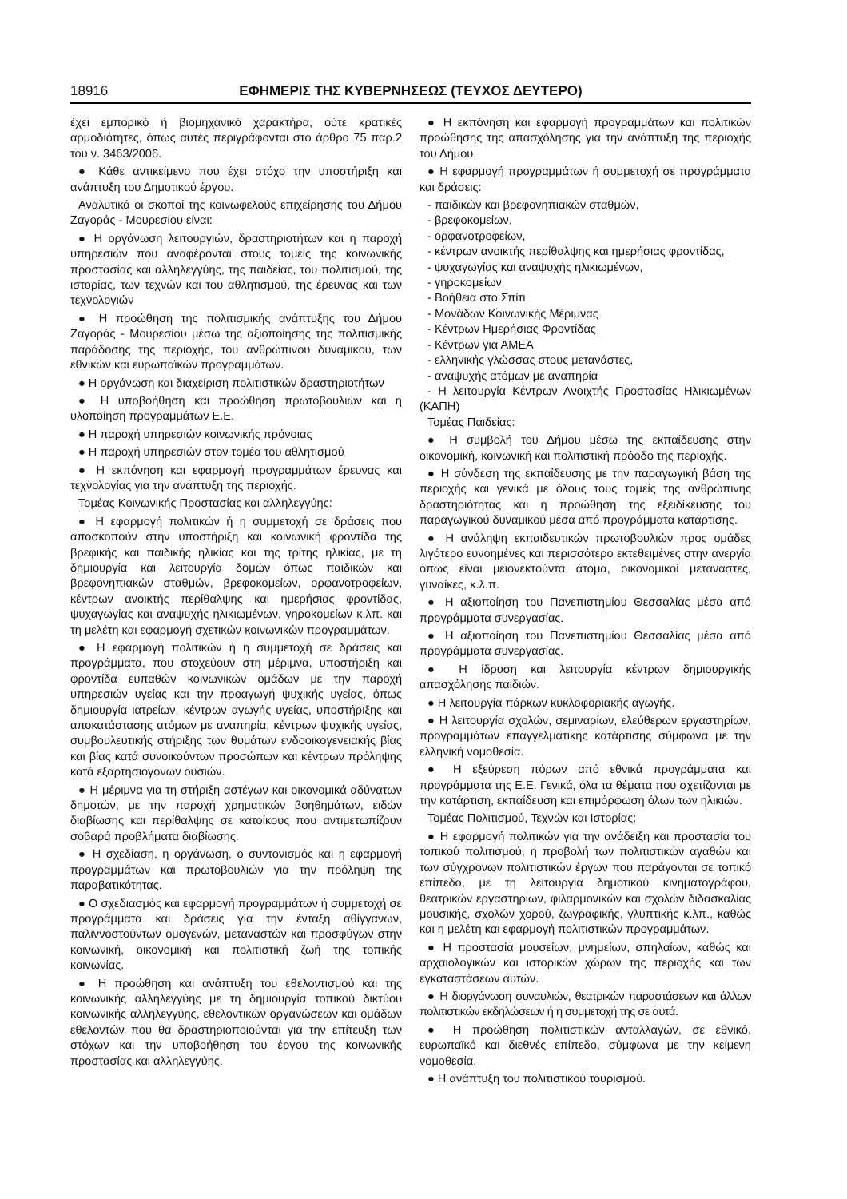18916 ΕΦΗΜΕΡΙΣ ΤΗΣ ΚΥΒΕΡΝΗΣΕΩΣ (ΤΕΥΧΟΣ ΔΕΥΤΕΡΟ)
έχει εμπορικό ή βιομηχανικό χαρακτήρα, ούτε κρατικές αρμοδιότητες, όπως αυτές περιγράφονται στο άρθρο 75 παρ.2 του ν. 3463/2006.
● Κάθε αντικείμενο που έχει στόχο την υποστήριξη και ανάπτυξη του Δημοτικού έργου.
Αναλυτικά οι σκοποί της κοινωφελούς επιχείρησης του Δήμου Ζαγοράς - Μουρεσίου είναι:
● Η οργάνωση λειτουργιών, δραστηριοτήτων και η παροχή υπηρεσιών που αναφέρονται στους τομείς της κοινωνικής προστασίας και αλληλεγγύης, της παιδείας, του πολιτισμού, της ιστορίας, των τεχνών και του αθλητισμού, της έρευνας και των τεχνολογιών
● Η προώθηση της πολιτισμικής ανάπτυξης του Δήμου Ζαγοράς - Μουρεσίου μέσω της αξιοποίησης της πολιτισμικής παράδοσης της περιοχής, του ανθρώπινου δυναμικού, των εθνικών και ευρωπαϊκών προγραμμάτων.
● Η οργάνωση και διαχείριση πολιτιστικών δραστηριοτήτων
● Η υποβοήθηση και προώθηση πρωτοβουλιών και η υλοποίηση προγραμμάτων Ε.Ε.
● Η παροχή υπηρεσιών κοινωνικής πρόνοιας
● Η παροχή υπηρεσιών στον τομέα του αθλητισμού
● Η εκπόνηση και εφαρμογή προγραμμάτων έρευνας και τεχνολογίας για την ανάπτυξη της περιοχής.
Τομέας Κοινωνικής Προστασίας και αλληλεγγύης:
● Η εφαρμογή πολιτικών ή η συμμετοχή σε δράσεις που αποσκοπούν στην υποστήριξη και κοινωνική φροντίδα της βρεφικής και παιδικής ηλικίας και της τρίτης ηλικίας, με τη δημιουργία και λειτουργία δομών όπως παιδικών και βρεφονηπιακών σταθμών, βρεφοκομείων, ορφανοτροφείων, κέντρων ανοικτής περίθαλψης και ημερήσιας φροντίδας, ψυχαγωγίας και αναψυχής ηλικιωμένων, γηροκομείων κ.λπ. και τη μελέτη και εφαρμογή σχετικών κοινωνικών προγραμμάτων.
● Η εφαρμογή πολιτικών ή η συμμετοχή σε δράσεις και προγράμματα, που στοχεύουν στη μέριμνα, υποστήριξη και φροντίδα ευπαθών κοινωνικών ομάδων με την παροχή υπηρεσιών υγείας και την προαγωγή ψυχικής υγείας, όπως δημιουργία ιατρείων, κέντρων αγωγής υγείας, υποστήριξης και αποκατάστασης ατόμων με αναπηρία, κέντρων ψυχικής υγείας, συμβουλευτικής στήριξης των θυμάτων ενδοοικογενειακής βίας και βίας κατά συνοικούντων προσώπων και κέντρων πρόληψης κατά εξαρτησιογόνων ουσιών.
● Η μέριμνα για τη στήριξη αστέγων και οικονομικά αδύνατων δημοτών, με την παροχή χρηματικών βοηθημάτων, ειδών διαβίωσης και περίθαλψης σε κατοίκους που αντιμετωπίζουν σοβαρά προβλήματα διαβίωσης.
● Η σχεδίαση, η οργάνωση, ο συντονισμός και η εφαρμογή προγραμμάτων και πρωτοβουλιών για την πρόληψη της παραβατικότητας.
● Ο σχεδιασμός και εφαρμογή προγραμμάτων ή συμμετοχή σε προγράμματα και δράσεις για την ένταξη αθίγγανων, παλιννοστούντων ομογενών, μεταναστών και προσφύγων στην κοινωνική, οικονομική και πολιτιστική ζωή της τοπικής κοινωνίας.
● Η προώθηση και ανάπτυξη του εθελοντισμού και της κοινωνικής αλληλεγγύης με τη δημιουργία τοπικού δικτύου κοινωνικής αλληλεγγύης, εθελοντικών οργανώσεων και ομάδων εθελοντών που θα δραστηριοποιούνται για την επίτευξη των στόχων και την υποβοήθηση του έργου της κοινωνικής προστασίας και αλληλεγγύης.
● Η εκπόνηση και εφαρμογή προγραμμάτων και πολιτικών προώθησης της απασχόλησης για την ανάπτυξη της περιοχής του Δήμου.
● Η εφαρμογή προγραμμάτων ή συμμετοχή σε προγράμματα και δράσεις:
- παιδικών και βρεφονηπιακών σταθμών,
- βρεφοκομείων,
- ορφανοτροφείων,
- κέντρων ανοικτής περίθαλψης και ημερήσιας φροντίδας,
- ψυχαγωγίας και αναψυχής ηλικιωμένων,
- γηροκομείων
- Βοήθεια στο Σπίτι
- Μονάδων Κοινωνικής Μέριμνας
- Κέντρων Ημερήσιας Φροντίδας
- Κέντρων για ΑΜΕΑ
- ελληνικής γλώσσας στους μετανάστες,
- αναψυχής ατόμων με αναπηρία
- Η λειτουργία Κέντρων Ανοιχτής Προστασίας Ηλικιωμένων (ΚΑΠΗ)
Τομέας Παιδείας:
● Η συμβολή του Δήμου μέσω της εκπαίδευσης στην οικονομική, κοινωνική και πολιτιστική πρόοδο της περιοχής.
● Η σύνδεση της εκπαίδευσης με την παραγωγική βάση της περιοχής και γενικά με όλους τους τομείς της ανθρώπινης δραστηριότητας και η προώθηση της εξειδίκευσης του παραγωγικού δυναμικού μέσα από προγράμματα κατάρτισης.
● Η ανάληψη εκπαιδευτικών πρωτοβουλιών προς ομάδες λιγότερο ευνοημένες και περισσότερο εκτεθειμένες στην ανεργία όπως είναι μειονεκτούντα άτομα, οικονομικοί μετανάστες, γυναίκες, κ.λ.π.
● Η αξιοποίηση του Πανεπιστημίου Θεσσαλίας μέσα από προγράμματα συνεργασίας.
● Η αξιοποίηση του Πανεπιστημίου Θεσσαλίας μέσα από προγράμματα συνεργασίας.
● Η ίδρυση και λειτουργία κέντρων δημιουργικής απασχόλησης παιδιών.
● Η λειτουργία πάρκων κυκλοφοριακής αγωγής.
● Η λειτουργία σχολών, σεμιναρίων, ελεύθερων εργαστηρίων, προγραμμάτων επαγγελματικής κατάρτισης σύμφωνα με την ελληνική νομοθεσία.
● Η εξεύρεση πόρων από εθνικά προγράμματα και προγράμματα της Ε.Ε. Γενικά, όλα τα θέματα που σχετίζονται με την κατάρτιση, εκπαίδευση και επιμόρφωση όλων των ηλικιών.
Τομέας Πολιτισμού, Τεχνών και Ιστορίας:
● Η εφαρμογή πολιτικών για την ανάδειξη και προστασία του τοπικού πολιτισμού, η προβολή των πολιτιστικών αγαθών και των σύγχρονων πολιτιστικών έργων που παράγονται σε τοπικό επίπεδο, με τη λειτουργία δημοτικού κινηματογράφου, θεατρικών εργαστηρίων, φιλαρμονικών και σχολών διδασκαλίας μουσικής, σχολών χορού, ζωγραφικής, γλυπτικής κ.λπ., καθώς και η μελέτη και εφαρμογή πολιτιστικών προγραμμάτων.
● Η προστασία μουσείων, μνημείων, σπηλαίων, καθώς και αρχαιολογικών και ιστορικών χώρων της περιοχής και των εγκαταστάσεων αυτών.
● Η διοργάνωση συναυλιών, θεατρικών παραστάσεων και άλλων πολιτιστικών εκδηλώσεων ή η συμμετοχή της σε αυτά.
● Η προώθηση πολιτιστικών ανταλλαγών, σε εθνικό, ευρωπαϊκό και διεθνές επίπεδο, σύμφωνα με την κείμενη νομοθεσία.
● Η ανάπτυξη του πολιτιστικού τουρισμού.